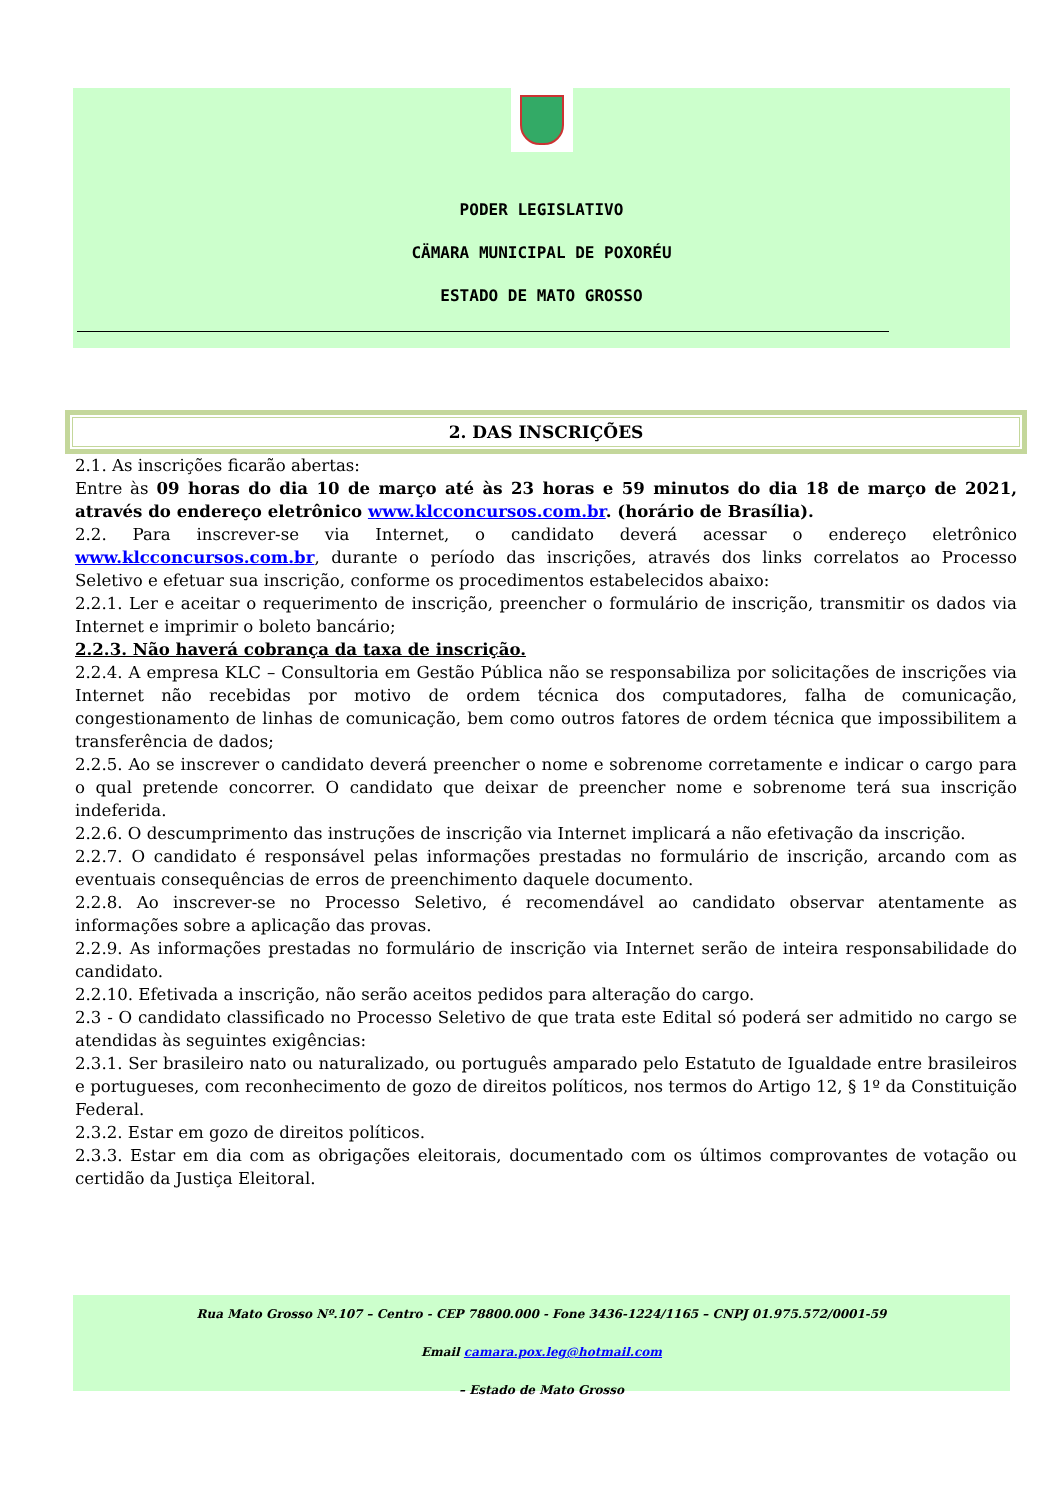PODER LEGISLATIVO
CÄMARA MUNICIPAL DE POXORÉU
ESTADO DE MATO GROSSO
2. DAS INSCRIÇÕES
2.1. As inscrições ficarão abertas:
Entre às 09 horas do dia 10 de março até às 23 horas e 59 minutos do dia 18 de março de 2021, através do endereço eletrônico www.klcconcursos.com.br. (horário de Brasília).
2.2. Para inscrever-se via Internet, o candidato deverá acessar o endereço eletrônico www.klcconcursos.com.br, durante o período das inscrições, através dos links correlatos ao Processo Seletivo e efetuar sua inscrição, conforme os procedimentos estabelecidos abaixo:
2.2.1. Ler e aceitar o requerimento de inscrição, preencher o formulário de inscrição, transmitir os dados via Internet e imprimir o boleto bancário;
2.2.3. Não haverá cobrança da taxa de inscrição.
2.2.4. A empresa KLC – Consultoria em Gestão Pública não se responsabiliza por solicitações de inscrições via Internet não recebidas por motivo de ordem técnica dos computadores, falha de comunicação, congestionamento de linhas de comunicação, bem como outros fatores de ordem técnica que impossibilitem a transferência de dados;
2.2.5. Ao se inscrever o candidato deverá preencher o nome e sobrenome corretamente e indicar o cargo para o qual pretende concorrer. O candidato que deixar de preencher nome e sobrenome terá sua inscrição indeferida.
2.2.6. O descumprimento das instruções de inscrição via Internet implicará a não efetivação da inscrição.
2.2.7. O candidato é responsável pelas informações prestadas no formulário de inscrição, arcando com as eventuais consequências de erros de preenchimento daquele documento.
2.2.8. Ao inscrever-se no Processo Seletivo, é recomendável ao candidato observar atentamente as informações sobre a aplicação das provas.
2.2.9. As informações prestadas no formulário de inscrição via Internet serão de inteira responsabilidade do candidato.
2.2.10. Efetivada a inscrição, não serão aceitos pedidos para alteração do cargo.
2.3 - O candidato classificado no Processo Seletivo de que trata este Edital só poderá ser admitido no cargo se atendidas às seguintes exigências:
2.3.1. Ser brasileiro nato ou naturalizado, ou português amparado pelo Estatuto de Igualdade entre brasileiros e portugueses, com reconhecimento de gozo de direitos políticos, nos termos do Artigo 12, § 1º da Constituição Federal.
2.3.2. Estar em gozo de direitos políticos.
2.3.3. Estar em dia com as obrigações eleitorais, documentado com os últimos comprovantes de votação ou certidão da Justiça Eleitoral.
Rua Mato Grosso Nº.107 – Centro - CEP 78800.000 - Fone 3436-1224/1165 – CNPJ 01.975.572/0001-59
Email camara.pox.leg@hotmail.com
– Estado de Mato Grosso